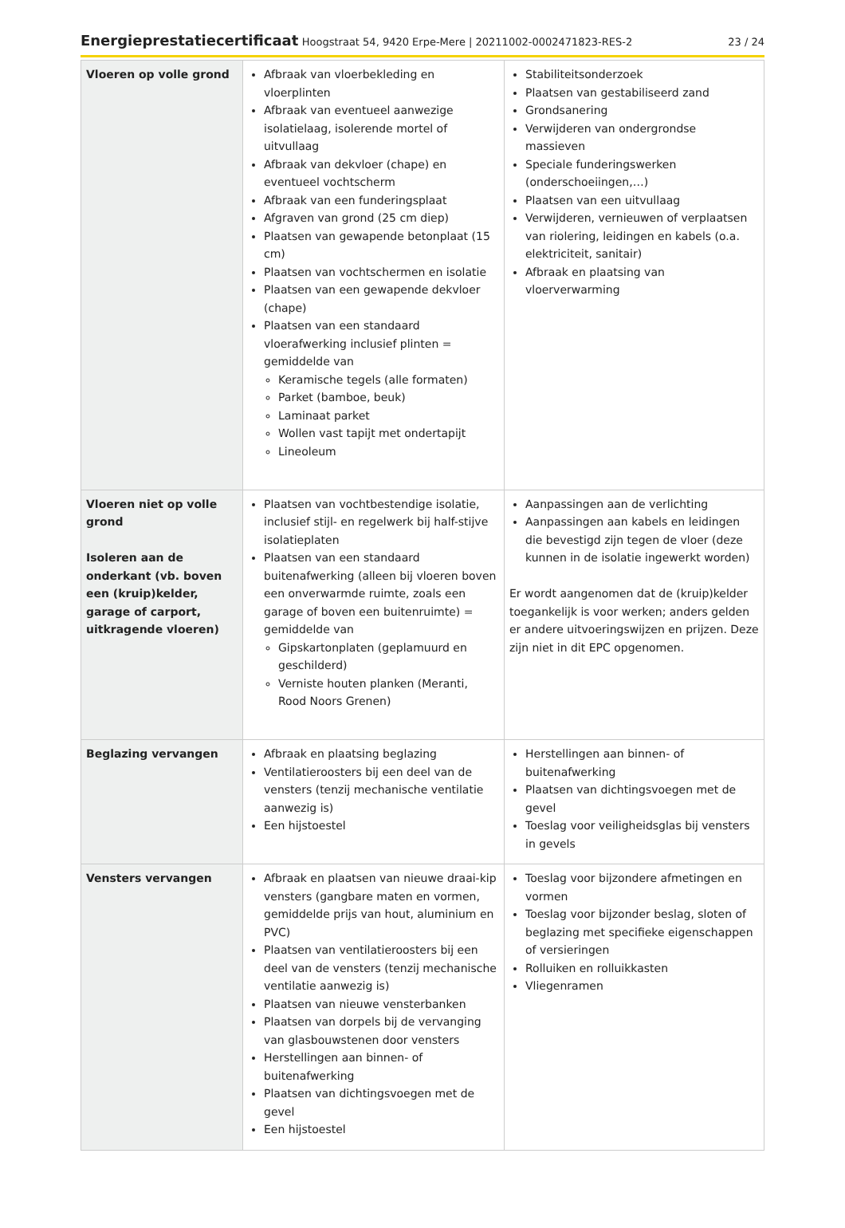Energieprestatiecertificaat Hoogstraat 54, 9420 Erpe-Mere | 20211002-0002471823-RES-2
23 / 24
| Vloeren op volle grond | Afbraak van vloerbekleding en vloerplinten Afbraak van eventueel aanwezige isolatielaag, isolerende mortel of uitvullaag Afbraak van dekvloer (chape) en eventueel vochtscherm Afbraak van een funderingsplaat Afgraven van grond (25 cm diep) Plaatsen van gewapende betonplaat (15 cm) Plaatsen van vochtschermen en isolatie Plaatsen van een gewapende dekvloer (chape) Plaatsen van een standaard vloerafwerking inclusief plinten = gemiddelde van Keramische tegels (alle formaten) Parket (bamboe, beuk) Laminaat parket Wollen vast tapijt met ondertapijt Lineoleum | Stabiliteitsonderzoek Plaatsen van gestabiliseerd zand Grondsanering Verwijderen van ondergrondse massieven Speciale funderingswerken (onderschoeiingen,…) Plaatsen van een uitvullaag Verwijderen, vernieuwen of verplaatsen van riolering, leidingen en kabels (o.a. elektriciteit, sanitair) Afbraak en plaatsing van vloerverwarming |
| Vloeren niet op volle grond Isoleren aan de onderkant (vb. boven een (kruip)kelder, garage of carport, uitkragende vloeren) | Plaatsen van vochtbestendige isolatie, inclusief stijl- en regelwerk bij half-stijve isolatieplaten Plaatsen van een standaard buitenafwerking (alleen bij vloeren boven een onverwarmde ruimte, zoals een garage of boven een buitenruimte) = gemiddelde van Gipskartonplaten (geplamuurd en geschilderd) Verniste houten planken (Meranti, Rood Noors Grenen) | Aanpassingen aan de verlichting Aanpassingen aan kabels en leidingen die bevestigd zijn tegen de vloer (deze kunnen in de isolatie ingewerkt worden) Er wordt aangenomen dat de (kruip)kelder toegankelijk is voor werken; anders gelden er andere uitvoeringswijzen en prijzen. Deze zijn niet in dit EPC opgenomen. |
| Beglazing vervangen | Afbraak en plaatsing beglazing Ventilatieroosters bij een deel van de vensters (tenzij mechanische ventilatie aanwezig is) Een hijstoestel | Herstellingen aan binnen- of buitenafwerking Plaatsen van dichtingsvoegen met de gevel Toeslag voor veiligheidsglas bij vensters in gevels |
| Vensters vervangen | Afbraak en plaatsen van nieuwe draai-kip vensters (gangbare maten en vormen, gemiddelde prijs van hout, aluminium en PVC) Plaatsen van ventilatieroosters bij een deel van de vensters (tenzij mechanische ventilatie aanwezig is) Plaatsen van nieuwe vensterbanken Plaatsen van dorpels bij de vervanging van glasbouwstenen door vensters Herstellingen aan binnen- of buitenafwerking Plaatsen van dichtingsvoegen met de gevel Een hijstoestel | Toeslag voor bijzondere afmetingen en vormen Toeslag voor bijzonder beslag, sloten of beglazing met specifieke eigenschappen of versieringen Rolluiken en rolluikkasten Vliegenramen |